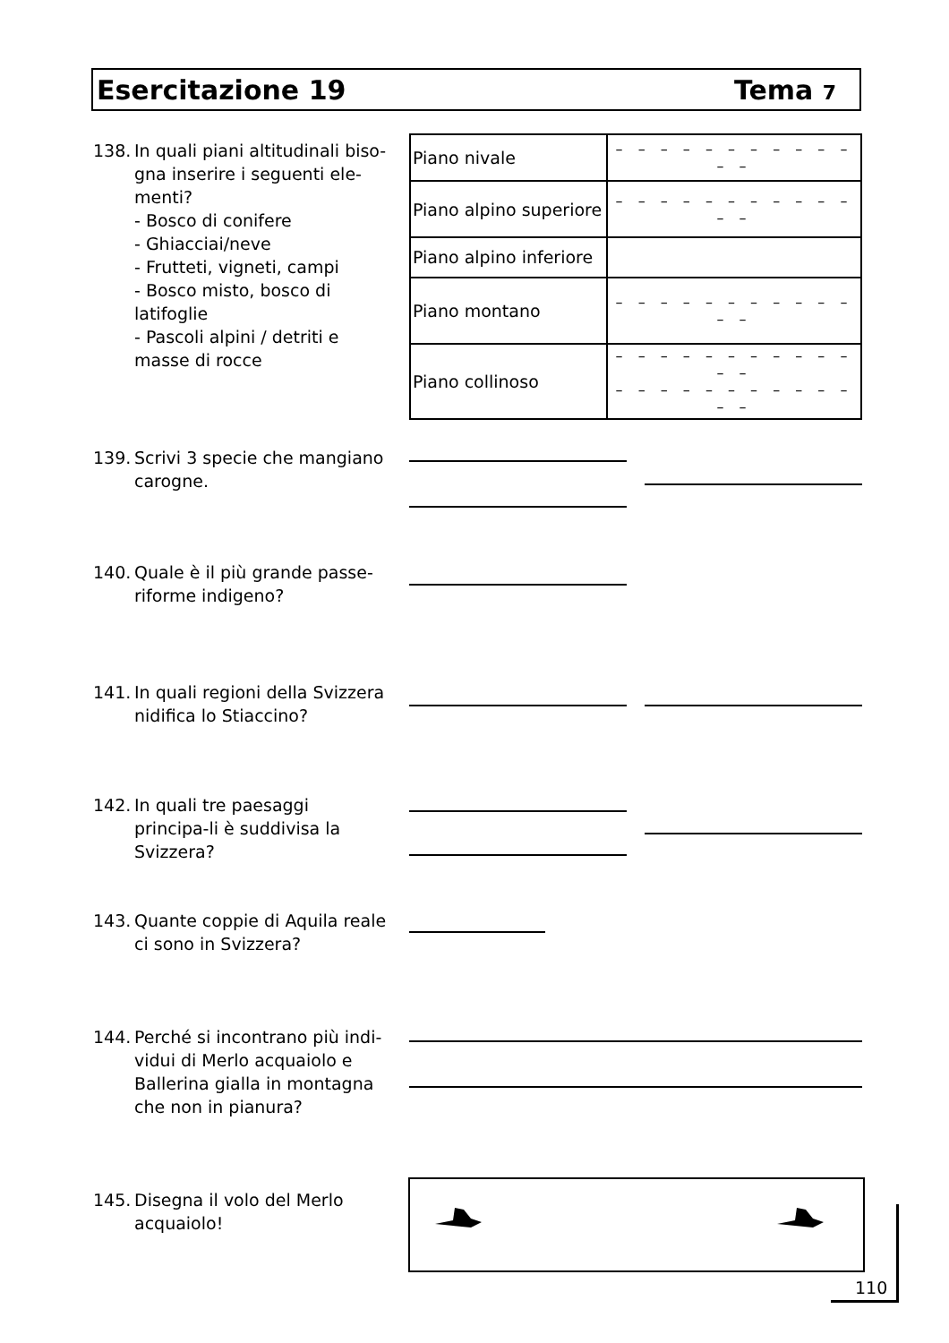Esercitazione 19 Tema 7
138. In quali piani altitudinali biso-gna inserire i seguenti ele-menti?
- Bosco di conifere
- Ghiacciai/neve
- Frutteti, vigneti, campi
- Bosco misto, bosco di latifoglie
- Pascoli alpini / detriti e masse di rocce
| Piano nivale | – – – – – – – – – – – – – |
| Piano alpino superiore | – – – – – – – – – – – – – |
| Piano alpino inferiore | |
| Piano montano | – – – – – – – – – – – – – |
| Piano collinoso | – – – – – – – – – – – – – – – – – – – – – – – – – – |
139. Scrivi 3 specie che mangiano carogne.
140. Quale è il più grande passe-riforme indigeno?
141. In quali regioni della Svizzera nidifica lo Stiaccino?
142. In quali tre paesaggi principa-li è suddivisa la Svizzera?
143. Quante coppie di Aquila reale ci sono in Svizzera?
144. Perché si incontrano più indi-vidui di Merlo acquaiolo e Ballerina gialla in montagna che non in pianura?
145. Disegna il volo del Merlo acquaiolo!
110